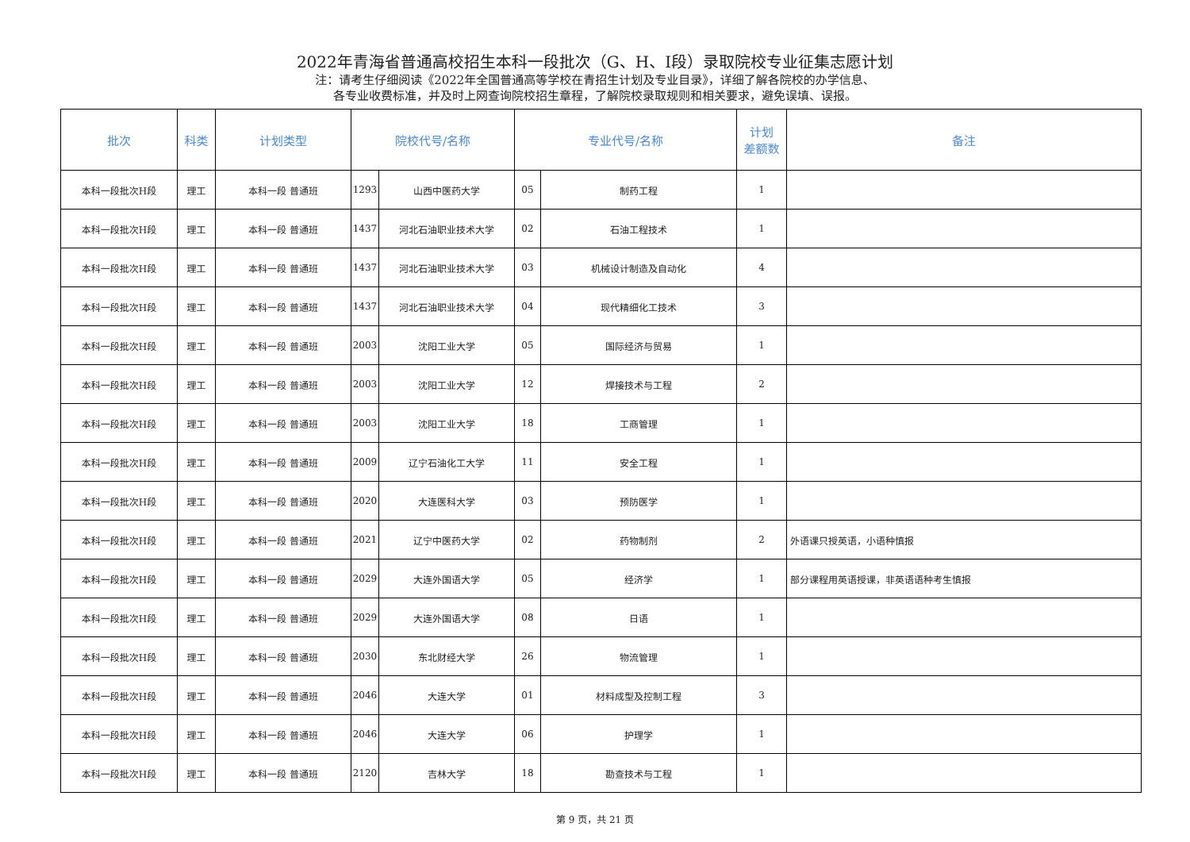2022年青海省普通高校招生本科一段批次（G、H、I段）录取院校专业征集志愿计划
注：请考生仔细阅读《2022年全国普通高等学校在青招生计划及专业目录》，详细了解各院校的办学信息、
各专业收费标准，并及时上网查询院校招生章程，了解院校录取规则和相关要求，避免误填、误报。
| 批次 | 科类 | 计划类型 | 院校代号/名称 | | 专业代号/名称 | | 计划 差额数 | 备注 |
| --- | --- | --- | --- | --- | --- | --- | --- | --- |
| 本科一段批次H段 | 理工 | 本科一段 普通班 | 1293 | 山西中医药大学 | 05 | 制药工程 | 1 | |
| 本科一段批次H段 | 理工 | 本科一段 普通班 | 1437 | 河北石油职业技术大学 | 02 | 石油工程技术 | 1 | |
| 本科一段批次H段 | 理工 | 本科一段 普通班 | 1437 | 河北石油职业技术大学 | 03 | 机械设计制造及自动化 | 4 | |
| 本科一段批次H段 | 理工 | 本科一段 普通班 | 1437 | 河北石油职业技术大学 | 04 | 现代精细化工技术 | 3 | |
| 本科一段批次H段 | 理工 | 本科一段 普通班 | 2003 | 沈阳工业大学 | 05 | 国际经济与贸易 | 1 | |
| 本科一段批次H段 | 理工 | 本科一段 普通班 | 2003 | 沈阳工业大学 | 12 | 焊接技术与工程 | 2 | |
| 本科一段批次H段 | 理工 | 本科一段 普通班 | 2003 | 沈阳工业大学 | 18 | 工商管理 | 1 | |
| 本科一段批次H段 | 理工 | 本科一段 普通班 | 2009 | 辽宁石油化工大学 | 11 | 安全工程 | 1 | |
| 本科一段批次H段 | 理工 | 本科一段 普通班 | 2020 | 大连医科大学 | 03 | 预防医学 | 1 | |
| 本科一段批次H段 | 理工 | 本科一段 普通班 | 2021 | 辽宁中医药大学 | 02 | 药物制剂 | 2 | 外语课只授英语，小语种慎报 |
| 本科一段批次H段 | 理工 | 本科一段 普通班 | 2029 | 大连外国语大学 | 05 | 经济学 | 1 | 部分课程用英语授课，非英语语种考生慎报 |
| 本科一段批次H段 | 理工 | 本科一段 普通班 | 2029 | 大连外国语大学 | 08 | 日语 | 1 | |
| 本科一段批次H段 | 理工 | 本科一段 普通班 | 2030 | 东北财经大学 | 26 | 物流管理 | 1 | |
| 本科一段批次H段 | 理工 | 本科一段 普通班 | 2046 | 大连大学 | 01 | 材料成型及控制工程 | 3 | |
| 本科一段批次H段 | 理工 | 本科一段 普通班 | 2046 | 大连大学 | 06 | 护理学 | 1 | |
| 本科一段批次H段 | 理工 | 本科一段 普通班 | 2120 | 吉林大学 | 18 | 勘查技术与工程 | 1 | |
第 9 页，共 21 页